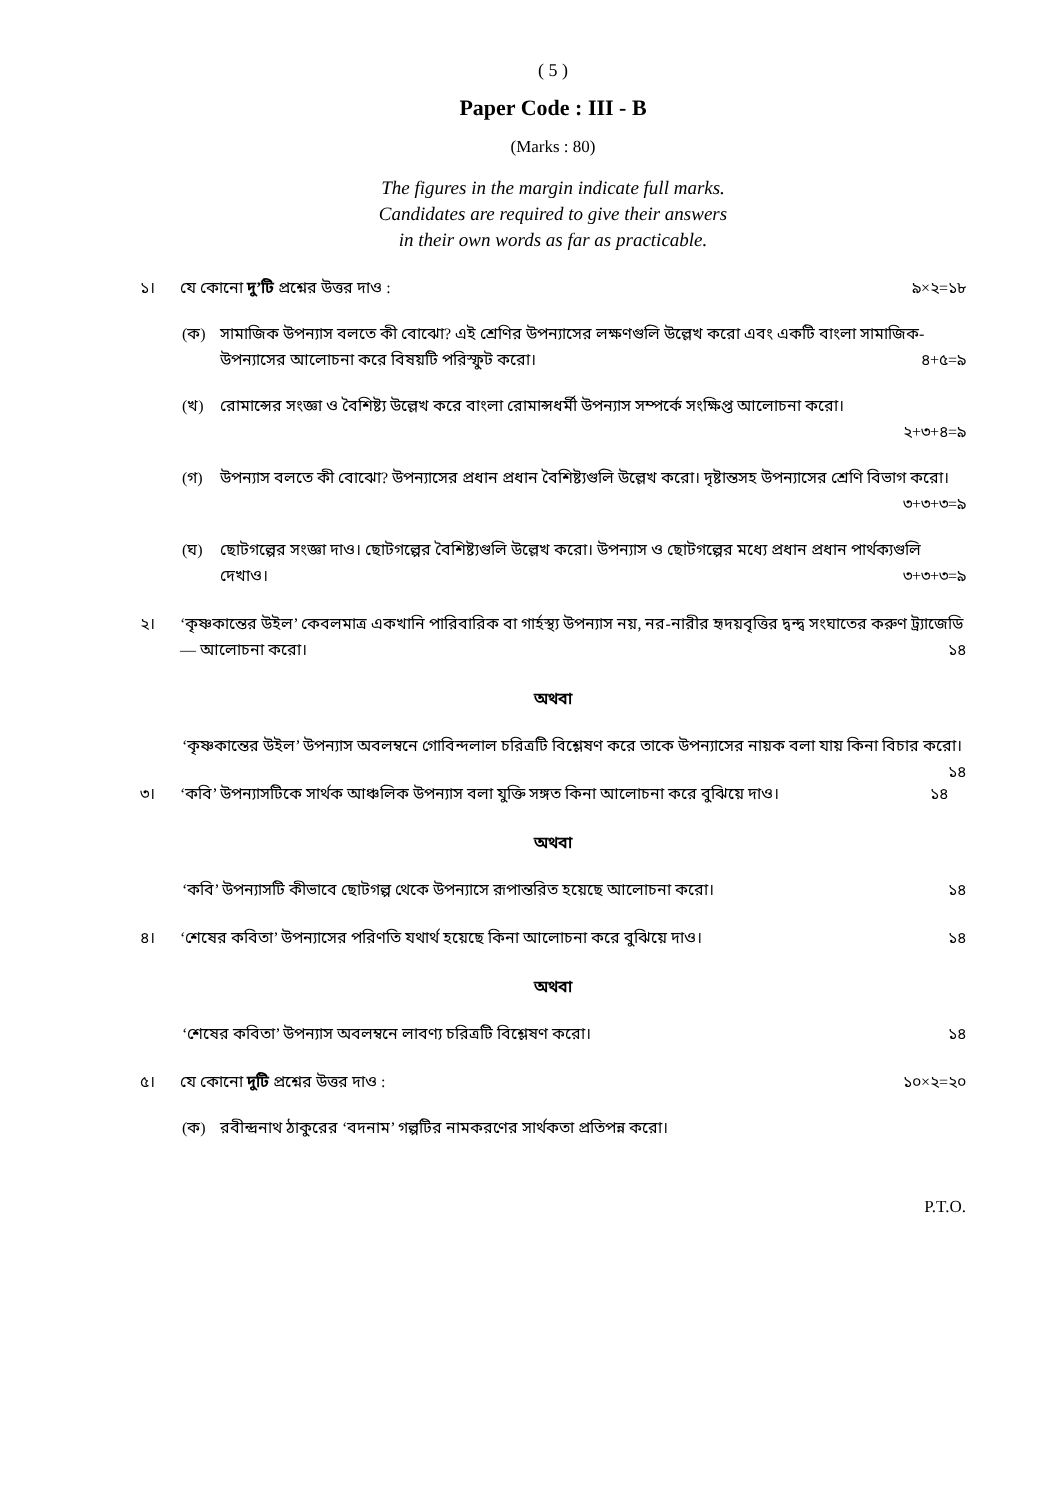( 5 )
Paper Code : III - B
(Marks : 80)
The figures in the margin indicate full marks.
Candidates are required to give their answers
in their own words as far as practicable.
১। যে কোনো দু’টি প্রশ্নের উত্তর দাও : ৯×২=১৮
(ক) সামাজিক উপন্যাস বলতে কী বোঝো? এই শ্রেণির উপন্যাসের লক্ষণগুলি উল্লেখ করো এবং একটি বাংলা সামাজিক-উপন্যাসের আলোচনা করে বিষয়টি পরিস্ফুট করো। ৪+৫=৯
(খ) রোমান্সের সংজ্ঞা ও বৈশিষ্ট্য উল্লেখ করে বাংলা রোমান্সধর্মী উপন্যাস সম্পর্কে সংক্ষিপ্ত আলোচনা করো।
২+৩+৪=৯
(গ) উপন্যাস বলতে কী বোঝো? উপন্যাসের প্রধান প্রধান বৈশিষ্ট্যগুলি উল্লেখ করো। দৃষ্টান্তসহ উপন্যাসের শ্রেণি বিভাগ করো। ৩+৩+৩=৯
(ঘ) ছোটগল্পের সংজ্ঞা দাও। ছোটগল্পের বৈশিষ্ট্যগুলি উল্লেখ করো। উপন্যাস ও ছোটগল্পের মধ্যে প্রধান প্রধান পার্থক্যগুলি দেখাও। ৩+৩+৩=৯
২। ‘কৃষ্ণকান্তের উইল’ কেবলমাত্র একখানি পারিবারিক বা গার্হস্থ্য উপন্যাস নয়, নর-নারীর হৃদয়বৃত্তির দ্বন্দ্ব সংঘাতের করুণ ট্র্যাজেডি — আলোচনা করো। ১৪
অথবা
‘কৃষ্ণকান্তের উইল’ উপন্যাস অবলম্বনে গোবিন্দলাল চরিত্রটি বিশ্লেষণ করে তাকে উপন্যাসের নায়ক বলা যায় কিনা বিচার করো। ১৪
৩। ‘কবি’ উপন্যাসটিকে সার্থক আঞ্চলিক উপন্যাস বলা যুক্তি সঙ্গত কিনা আলোচনা করে বুঝিয়ে দাও। ১৪
অথবা
‘কবি’ উপন্যাসটি কীভাবে ছোটগল্প থেকে উপন্যাসে রূপান্তরিত হয়েছে আলোচনা করো। ১৪
৪। ‘শেষের কবিতা’ উপন্যাসের পরিণতি যথার্থ হয়েছে কিনা আলোচনা করে বুঝিয়ে দাও। ১৪
অথবা
‘শেষের কবিতা’ উপন্যাস অবলম্বনে লাবণ্য চরিত্রটি বিশ্লেষণ করো। ১৪
৫। যে কোনো দুটি প্রশ্নের উত্তর দাও : ১০×২=২০
(ক) রবীন্দ্রনাথ ঠাকুরের ‘বদনাম’ গল্পটির নামকরণের সার্থকতা প্রতিপন্ন করো।
P.T.O.